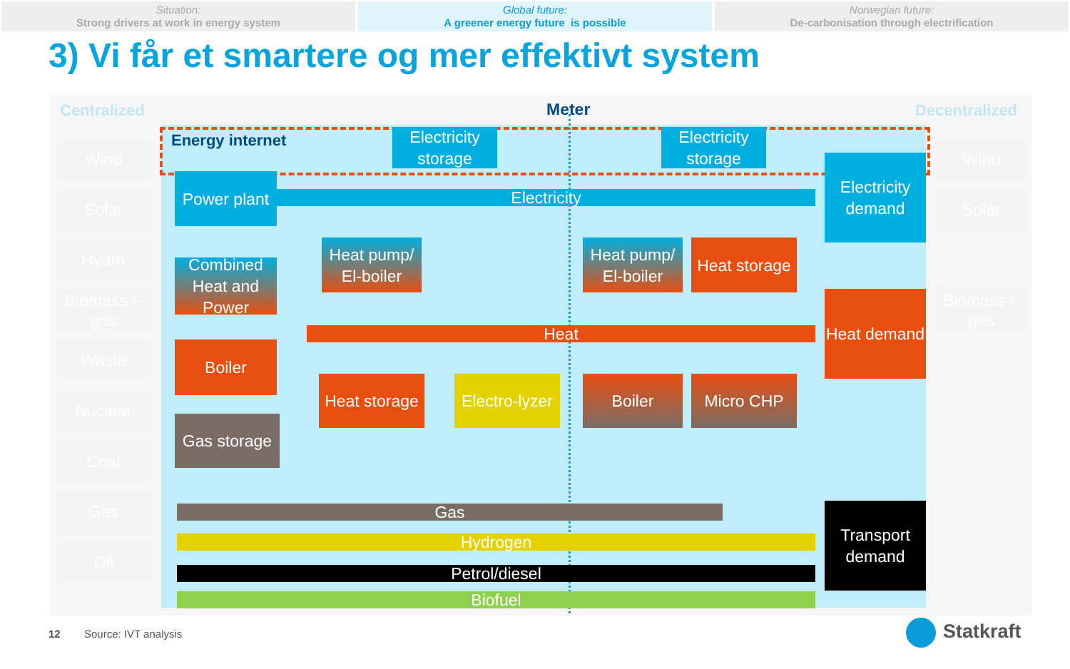Situation:
Strong drivers at work in energy system
Global future:
A greener energy future is possible
Norwegian future:
De-carbonisation through electrification
3) Vi får et smartere og mer effektivt system
Centralized Meter Decentralized
Energy internet
Wind
Solar
Hydro
Biomass /-gas
Waste
Nuclear
Coal
Gas
Oil
Wind
Solar
Biomass /-gas
Electricity
Heat
Gas
Hydrogen
Petrol/diesel
Biofuel
Electricity storage
Electricity storage
Power plant
Combined Heat and Power
Boiler
Gas storage
Heat pump/ El-boiler
Heat pump/ El-boiler
Heat storage
Heat storage
Electro-lyzer
Boiler Micro CHP
Electricity demand
Heat demand
Transport demand
12 Source: IVT analysis Statkraft